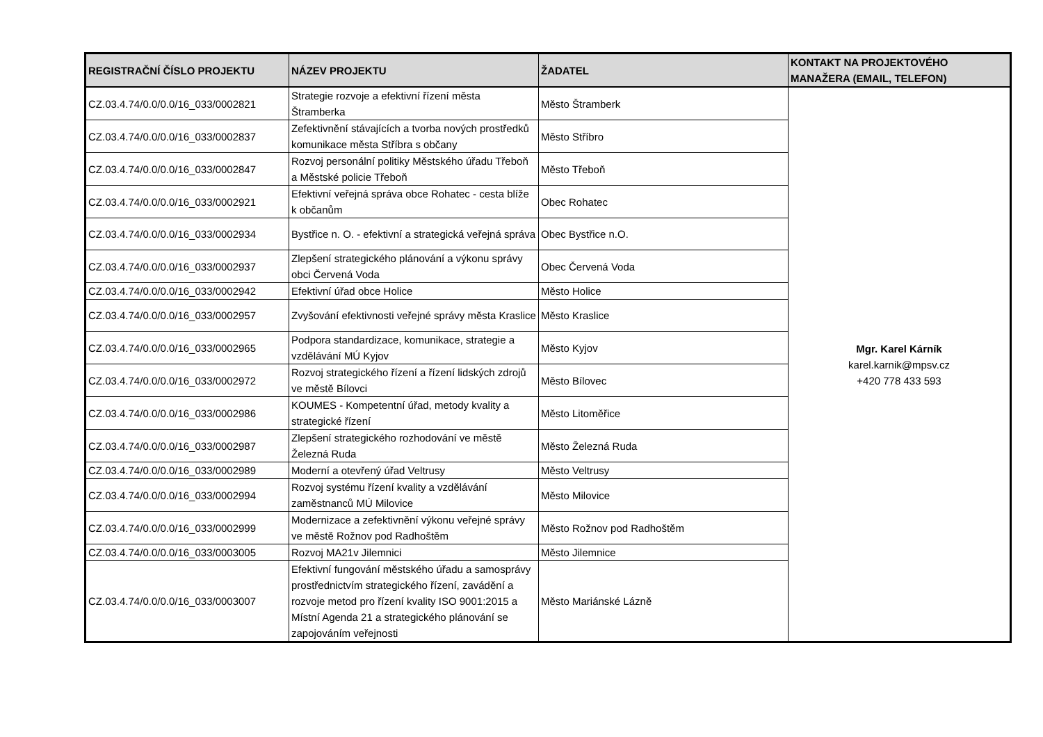| REGISTRAČNÍ ČÍSLO PROJEKTU | NÁZEV PROJEKTU | ŽADATEL | KONTAKT NA PROJEKTOVÉHO MANAŽERA (EMAIL, TELEFON) |
| --- | --- | --- | --- |
| CZ.03.4.74/0.0/0.0/16_033/0002821 | Strategie rozvoje a efektivní řízení města Štramberka | Město Štramberk | Mgr. Karel Kárník karel.karnik@mpsv.cz +420 778 433 593 |
| CZ.03.4.74/0.0/0.0/16_033/0002837 | Zefektivnění stávajících a tvorba nových prostředků komunikace města Stříbra s občany | Město Stříbro | |
| CZ.03.4.74/0.0/0.0/16_033/0002847 | Rozvoj personální politiky Městského úřadu Třeboň a Městské policie Třeboň | Město Třeboň | |
| CZ.03.4.74/0.0/0.0/16_033/0002921 | Efektivní veřejná správa obce Rohatec - cesta blíže k občanům | Obec Rohatec | |
| CZ.03.4.74/0.0/0.0/16_033/0002934 | Bystřice n. O. - efektivní a strategická veřejná správa | Obec Bystřice n.O. | |
| CZ.03.4.74/0.0/0.0/16_033/0002937 | Zlepšení strategického plánování a výkonu správy obci Červená Voda | Obec Červená Voda | |
| CZ.03.4.74/0.0/0.0/16_033/0002942 | Efektivní úřad obce Holice | Město Holice | |
| CZ.03.4.74/0.0/0.0/16_033/0002957 | Zvyšování efektivnosti veřejné správy města Kraslice | Město Kraslice | |
| CZ.03.4.74/0.0/0.0/16_033/0002965 | Podpora standardizace, komunikace, strategie a vzdělávání MÚ Kyjov | Město Kyjov | |
| CZ.03.4.74/0.0/0.0/16_033/0002972 | Rozvoj strategického řízení a řízení lidských zdrojů ve městě Bílovci | Město Bílovec | |
| CZ.03.4.74/0.0/0.0/16_033/0002986 | KOUMES - Kompetentní úřad, metody kvality a strategické řízení | Město Litoměřice | |
| CZ.03.4.74/0.0/0.0/16_033/0002987 | Zlepšení strategického rozhodování ve městě Železná Ruda | Město Železná Ruda | |
| CZ.03.4.74/0.0/0.0/16_033/0002989 | Moderní a otevřený úřad Veltrusy | Město Veltrusy | |
| CZ.03.4.74/0.0/0.0/16_033/0002994 | Rozvoj systému řízení kvality a vzdělávání zaměstnanců MÚ Milovice | Město Milovice | |
| CZ.03.4.74/0.0/0.0/16_033/0002999 | Modernizace a zefektivnění výkonu veřejné správy ve městě Rožnov pod Radhoštěm | Město Rožnov pod Radhoštěm | |
| CZ.03.4.74/0.0/0.0/16_033/0003005 | Rozvoj MA21v Jilemnici | Město Jilemnice | |
| CZ.03.4.74/0.0/0.0/16_033/0003007 | Efektivní fungování městského úřadu a samosprávy prostřednictvím strategického řízení, zavádění a rozvoje metod pro řízení kvality ISO 9001:2015 a Místní Agenda 21 a strategického plánování se zapojováním veřejnosti | Město Mariánské Lázně | |